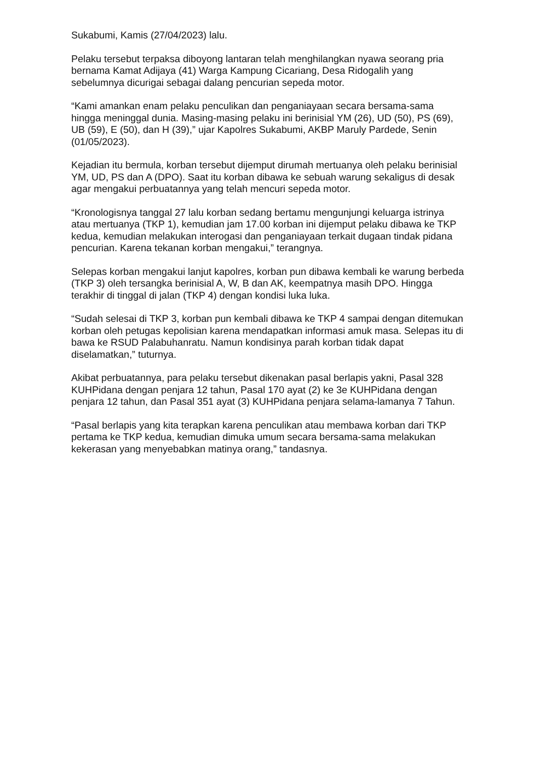Sukabumi, Kamis (27/04/2023) lalu.
Pelaku tersebut terpaksa diboyong lantaran telah menghilangkan nyawa seorang pria bernama Kamat Adijaya (41) Warga Kampung Cicariang, Desa Ridogalih yang sebelumnya dicurigai sebagai dalang pencurian sepeda motor.
“Kami amankan enam pelaku penculikan dan penganiayaan secara bersama-sama hingga meninggal dunia. Masing-masing pelaku ini berinisial YM (26), UD (50), PS (69), UB (59), E (50), dan H (39),” ujar Kapolres Sukabumi, AKBP Maruly Pardede, Senin (01/05/2023).
Kejadian itu bermula, korban tersebut dijemput dirumah mertuanya oleh pelaku berinisial YM, UD, PS dan A (DPO). Saat itu korban dibawa ke sebuah warung sekaligus di desak agar mengakui perbuatannya yang telah mencuri sepeda motor.
“Kronologisnya tanggal 27 lalu korban sedang bertamu mengunjungi keluarga istrinya atau mertuanya (TKP 1), kemudian jam 17.00 korban ini dijemput pelaku dibawa ke TKP kedua, kemudian melakukan interogasi dan penganiayaan terkait dugaan tindak pidana pencurian. Karena tekanan korban mengakui,” terangnya.
Selepas korban mengakui lanjut kapolres, korban pun dibawa kembali ke warung berbeda (TKP 3) oleh tersangka berinisial A, W, B dan AK, keempatnya masih DPO. Hingga terakhir di tinggal di jalan (TKP 4) dengan kondisi luka luka.
“Sudah selesai di TKP 3, korban pun kembali dibawa ke TKP 4 sampai dengan ditemukan korban oleh petugas kepolisian karena mendapatkan informasi amuk masa. Selepas itu di bawa ke RSUD Palabuhanratu. Namun kondisinya parah korban tidak dapat diselamatkan,” tuturnya.
Akibat perbuatannya, para pelaku tersebut dikenakan pasal berlapis yakni, Pasal 328 KUHPidana dengan penjara 12 tahun, Pasal 170 ayat (2) ke 3e KUHPidana dengan penjara 12 tahun, dan Pasal 351 ayat (3) KUHPidana penjara selama-lamanya 7 Tahun.
“Pasal berlapis yang kita terapkan karena penculikan atau membawa korban dari TKP pertama ke TKP kedua, kemudian dimuka umum secara bersama-sama melakukan kekerasan yang menyebabkan matinya orang,” tandasnya.